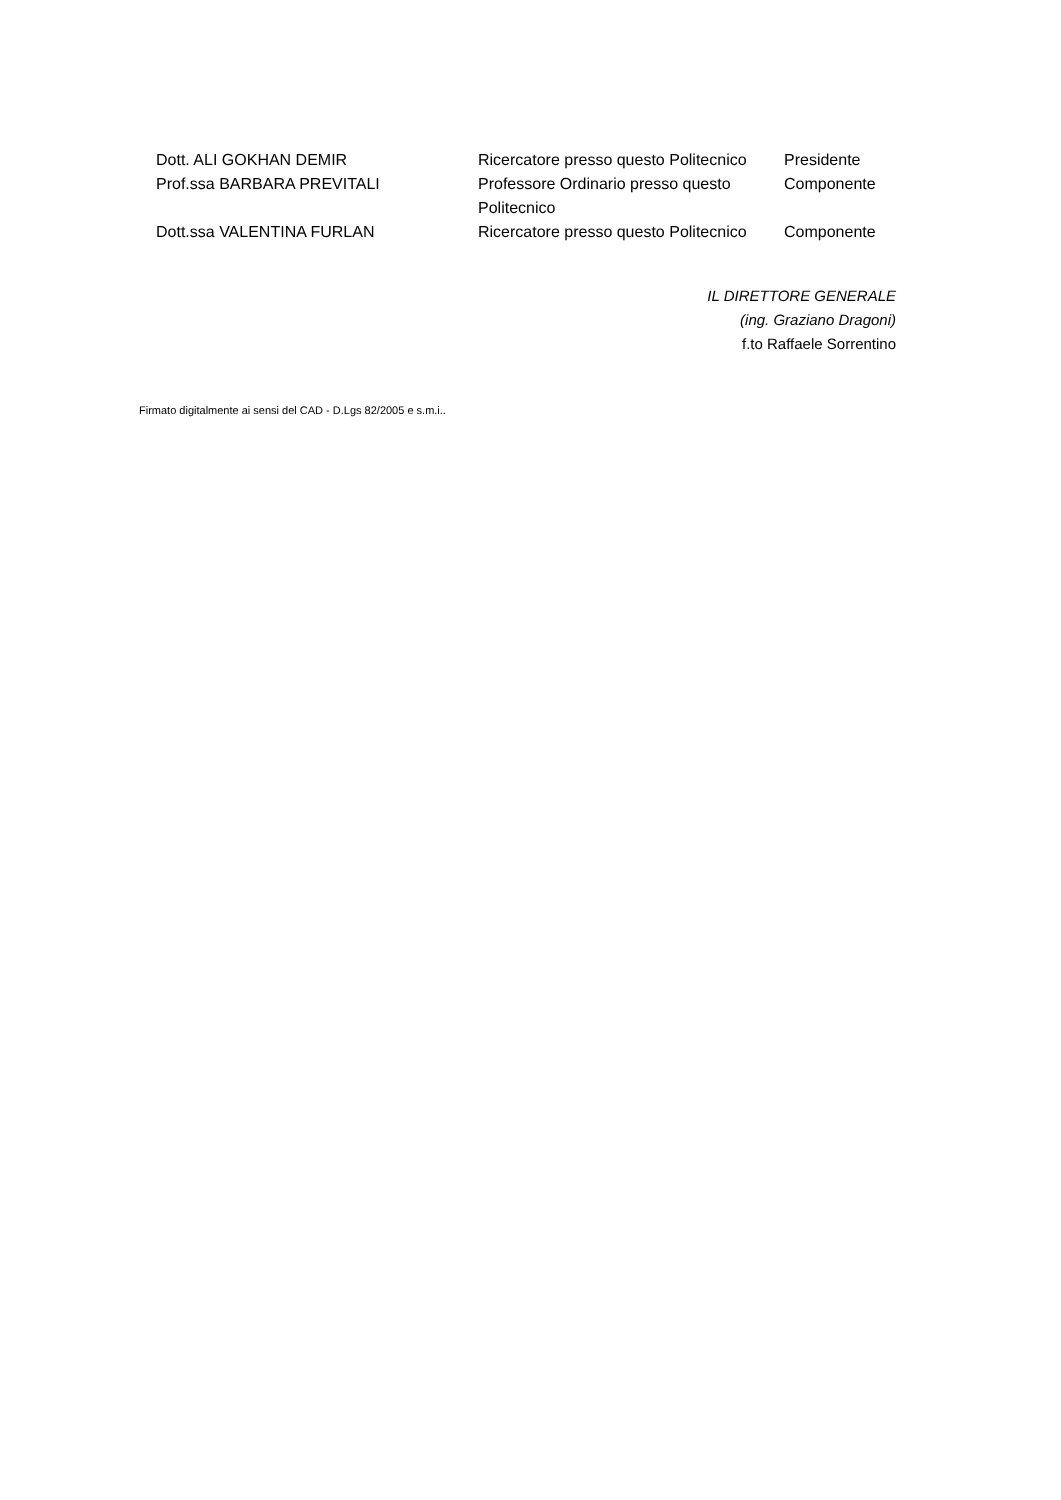| Dott. ALI GOKHAN DEMIR | Ricercatore presso questo Politecnico | Presidente |
| Prof.ssa BARBARA PREVITALI | Professore Ordinario presso questo Politecnico | Componente |
| Dott.ssa VALENTINA FURLAN | Ricercatore presso questo Politecnico | Componente |
IL DIRETTORE GENERALE
(ing. Graziano Dragoni)
f.to Raffaele Sorrentino
Firmato digitalmente ai sensi del CAD - D.Lgs 82/2005 e s.m.i..